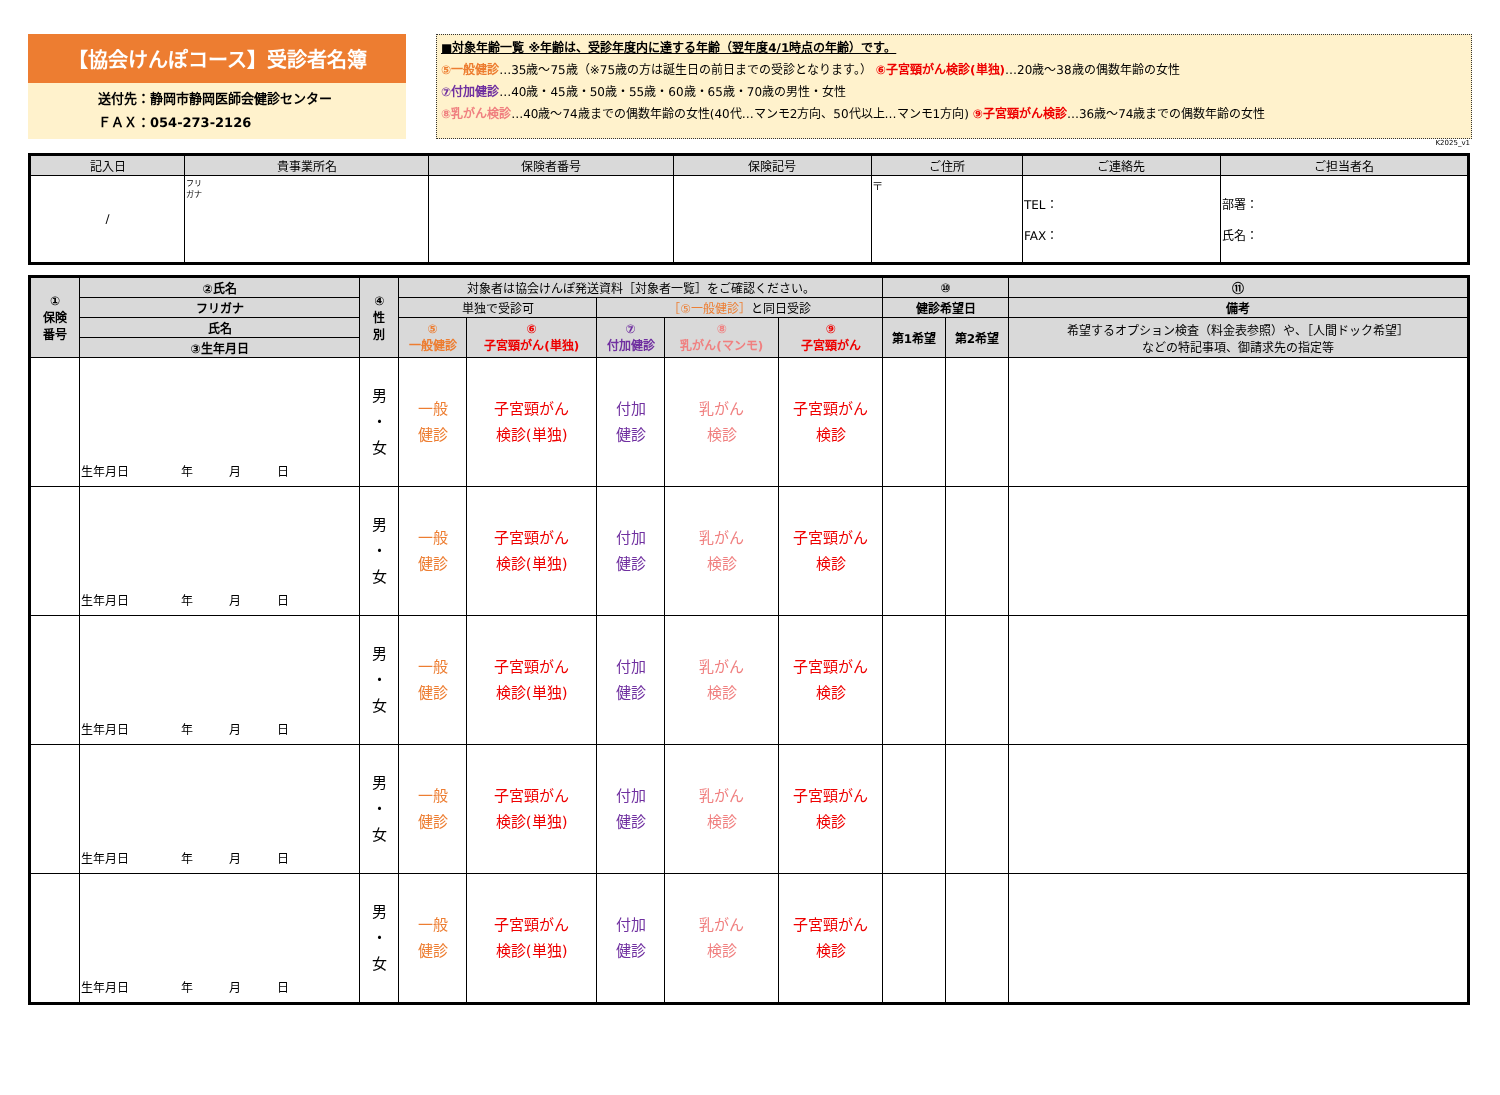【協会けんぽコース】受診者名簿
送付先：静岡市静岡医師会健診センター
ＦＡＸ：054-273-2126
■対象年齢一覧 ※年齢は、受診年度内に達する年齢（翌年度4/1時点の年齢）です。
⑤一般健診…35歳～75歳（※75歳の方は誕生日の前日までの受診となります。） ⑥子宮頸がん検診(単独)…20歳～38歳の偶数年齢の女性
⑦付加健診…40歳・45歳・50歳・55歳・60歳・65歳・70歳の男性・女性
⑧乳がん検診…40歳～74歳までの偶数年齢の女性(40代…マンモ2方向、50代以上…マンモ1方向) ⑨子宮頸がん検診…36歳～74歳までの偶数年齢の女性
K2025_v1
| 記入日 | 貴事業所名 | 保険者番号 | 保険記号 | ご住所 | ご連絡先 | ご担当者名 |
| --- | --- | --- | --- | --- | --- | --- |
| / | フリ ガナ | | | 〒 | TEL： FAX： | 部署： 氏名： |
| ① 保険 番号 | ②氏名 | ④ 性 別 | 対象者は協会けんぽ発送資料［対象者一覧］をご確認ください。 | | | | | ⑩ | | ⑪ |
| --- | --- | --- | --- | --- | --- | --- | --- | --- | --- | --- |
| | フリガナ | | 単独で受診可 | | ［⑤一般健診］ と同日受診 | | | 健診希望日 | | 備考 |
| | 氏名 | | ⑤ 一般健診 | ⑥ 子宮頸がん(単独) | ⑦ 付加健診 | ⑧ 乳がん(マンモ) | ⑨ 子宮頸がん | 第1希望 | 第2希望 | 希望するオプション検査（料金表参照）や、［人間ドック希望］ などの特記事項、御請求先の指定等 |
| | ③生年月日 | | | | | | | | | |
| | 生年月日 年 月 日 | 男 ・ 女 | 一般 健診 | 子宮頸がん 検診(単独) | 付加 健診 | 乳がん 検診 | 子宮頸がん 検診 | | | |
| | 生年月日 年 月 日 | 男 ・ 女 | 一般 健診 | 子宮頸がん 検診(単独) | 付加 健診 | 乳がん 検診 | 子宮頸がん 検診 | | | |
| | 生年月日 年 月 日 | 男 ・ 女 | 一般 健診 | 子宮頸がん 検診(単独) | 付加 健診 | 乳がん 検診 | 子宮頸がん 検診 | | | |
| | 生年月日 年 月 日 | 男 ・ 女 | 一般 健診 | 子宮頸がん 検診(単独) | 付加 健診 | 乳がん 検診 | 子宮頸がん 検診 | | | |
| | 生年月日 年 月 日 | 男 ・ 女 | 一般 健診 | 子宮頸がん 検診(単独) | 付加 健診 | 乳がん 検診 | 子宮頸がん 検診 | | | |